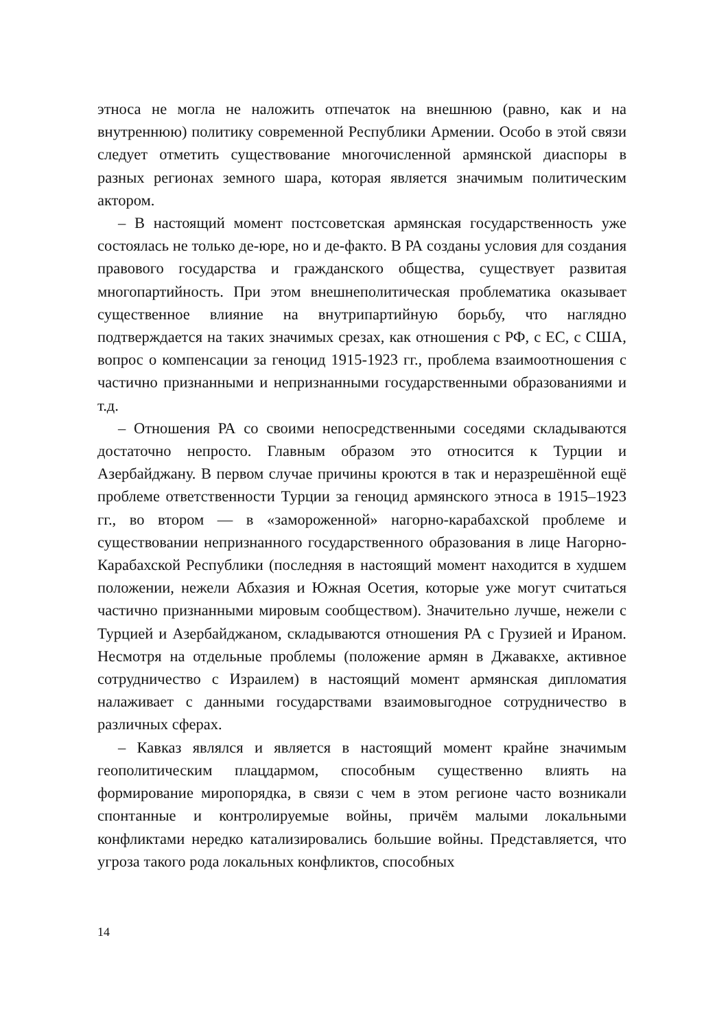этноса не могла не наложить отпечаток на внешнюю (равно, как и на внутреннюю) политику современной Республики Армении. Особо в этой связи следует отметить существование многочисленной армянской диаспоры в разных регионах земного шара, которая является значимым политическим актором.
– В настоящий момент постсоветская армянская государственность уже состоялась не только де-юре, но и де-факто. В РА созданы условия для создания правового государства и гражданского общества, существует развитая многопартийность. При этом внешнеполитическая проблематика оказывает существенное влияние на внутрипартийную борьбу, что наглядно подтверждается на таких значимых срезах, как отношения с РФ, с ЕС, с США, вопрос о компенсации за геноцид 1915-1923 гг., проблема взаимоотношения с частично признанными и непризнанными государственными образованиями и т.д.
– Отношения РА со своими непосредственными соседями складываются достаточно непросто. Главным образом это относится к Турции и Азербайджану. В первом случае причины кроются в так и неразрешённой ещё проблеме ответственности Турции за геноцид армянского этноса в 1915–1923 гг., во втором — в «замороженной» нагорно-карабахской проблеме и существовании непризнанного государственного образования в лице Нагорно-Карабахской Республики (последняя в настоящий момент находится в худшем положении, нежели Абхазия и Южная Осетия, которые уже могут считаться частично признанными мировым сообществом). Значительно лучше, нежели с Турцией и Азербайджаном, складываются отношения РА с Грузией и Ираном. Несмотря на отдельные проблемы (положение армян в Джавакхе, активное сотрудничество с Израилем) в настоящий момент армянская дипломатия налаживает с данными государствами взаимовыгодное сотрудничество в различных сферах.
– Кавказ являлся и является в настоящий момент крайне значимым геополитическим плацдармом, способным существенно влиять на формирование миропорядка, в связи с чем в этом регионе часто возникали спонтанные и контролируемые войны, причём малыми локальными конфликтами нередко катализировались большие войны. Представляется, что угроза такого рода локальных конфликтов, способных
14